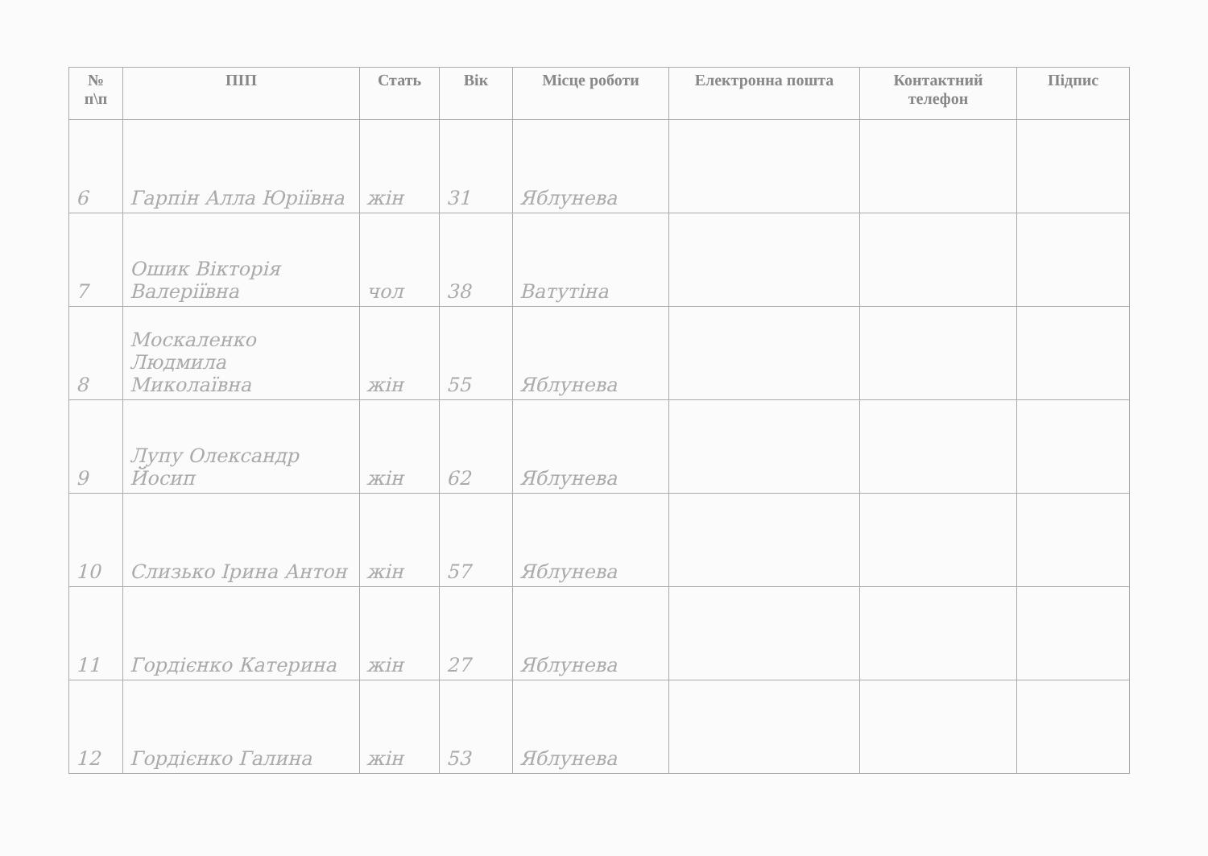| № п\п | ПІП | Стать | Вік | Місце роботи | Електронна пошта | Контактний телефон | Підпис |
| --- | --- | --- | --- | --- | --- | --- | --- |
| 6 | Гарпін Алла Юріївна | жін | 31 | Яблунева | | | |
| 7 | Ошик Вікторія Валеріївна | чол | 38 | Ватутіна | | | |
| 8 | Москаленко Людмила Миколаївна | жін | 55 | Яблунева | | | |
| 9 | Лупу Олександр Йосип | жін | 62 | Яблунева | | | |
| 10 | Слизько Ірина Антон | жін | 57 | Яблунева | | | |
| 11 | Гордієнко Катерина | жін | 27 | Яблунева | | | |
| 12 | Гордієнко Галина | жін | 53 | Яблунева | | | |